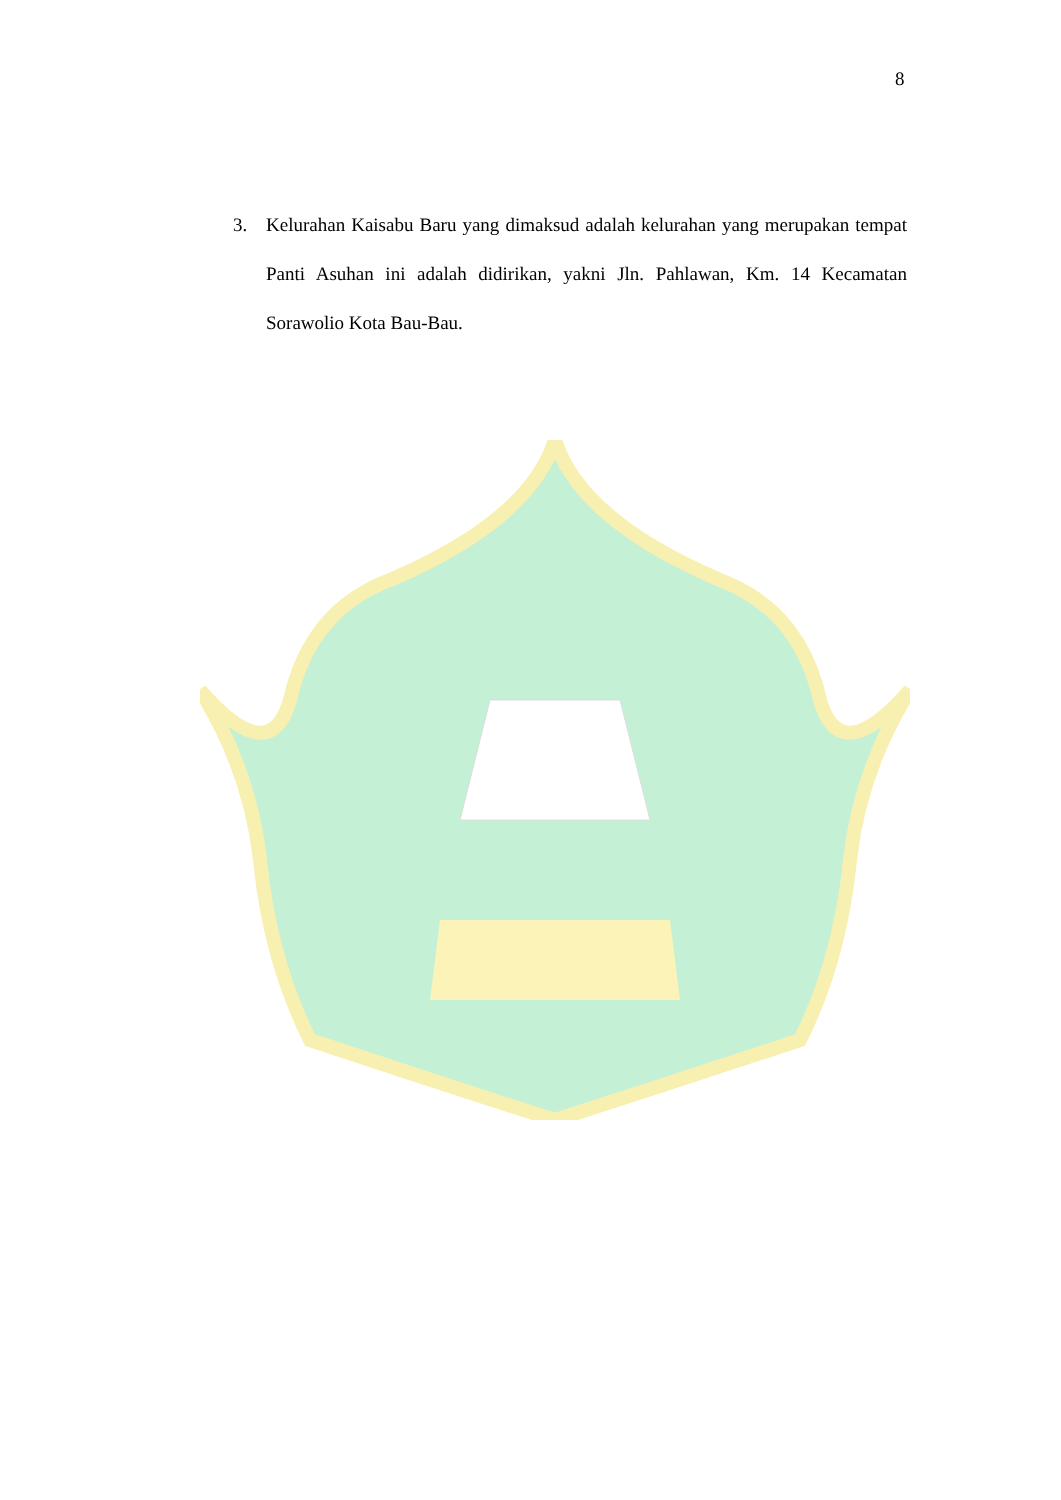8
3. Kelurahan Kaisabu Baru yang dimaksud adalah kelurahan yang merupakan tempat Panti Asuhan ini adalah didirikan, yakni Jln. Pahlawan, Km. 14 Kecamatan Sorawolio Kota Bau-Bau.